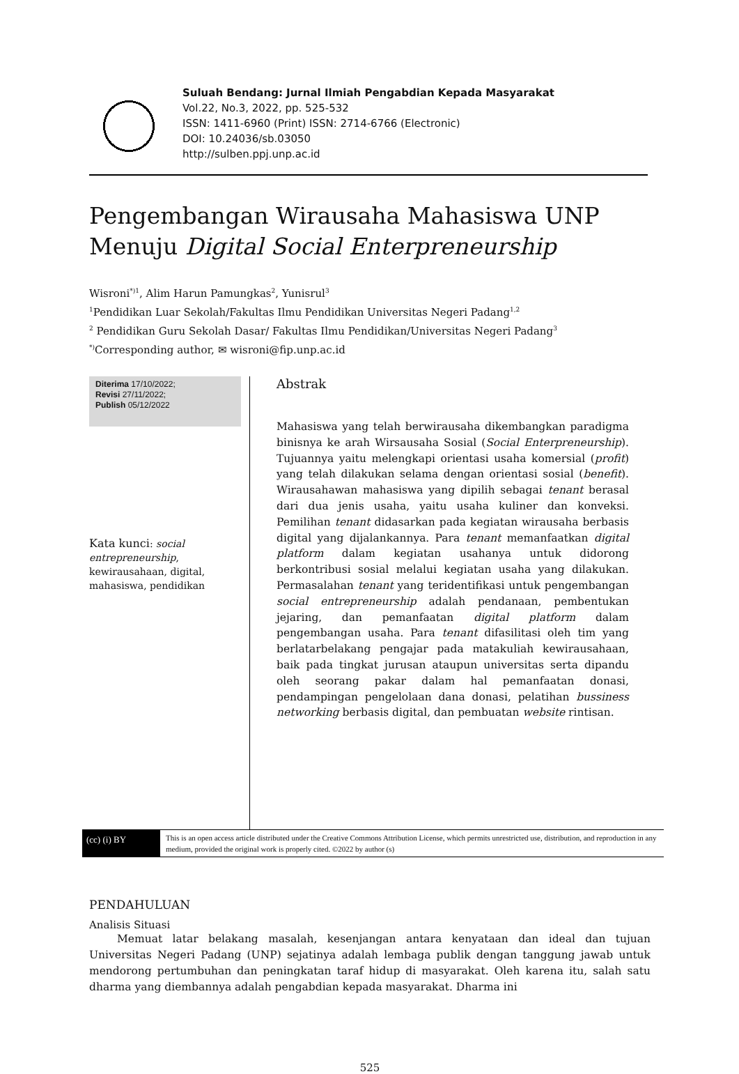Suluah Bendang: Jurnal Ilmiah Pengabdian Kepada Masyarakat
Vol.22, No.3, 2022, pp. 525-532
ISSN: 1411-6960 (Print) ISSN: 2714-6766 (Electronic)
DOI: 10.24036/sb.03050
http://sulben.ppj.unp.ac.id
Pengembangan Wirausaha Mahasiswa UNP
Menuju Digital Social Enterpreneurship
Wisroni<sup>*)1</sup>, Alim Harun Pamungkas<sup>2</sup>, Yunisrul<sup>3</sup>
<sup>1</sup> Pendidikan Luar Sekolah/Fakultas Ilmu Pendidikan Universitas Negeri Padang<sup>1,2</sup>
<sup>2</sup> Pendidikan Guru Sekolah Dasar/ Fakultas Ilmu Pendidikan/Universitas Negeri Padang<sup>3</sup>
<sup>*)</sup> Corresponding author, ✉ wisroni@fip.unp.ac.id
Diterima 17/10/2022;
Revisi 27/11/2022;
Publish 05/12/2022
Kata kunci: social entrepreneurship, kewirausahaan, digital, mahasiswa, pendidikan
Abstrak
Mahasiswa yang telah berwirausaha dikembangkan paradigma binisnya ke arah Wirsausaha Sosial (Social Enterpreneurship). Tujuannya yaitu melengkapi orientasi usaha komersial (profit) yang telah dilakukan selama dengan orientasi sosial (benefit). Wirausahawan mahasiswa yang dipilih sebagai tenant berasal dari dua jenis usaha, yaitu usaha kuliner dan konveksi. Pemilihan tenant didasarkan pada kegiatan wirausaha berbasis digital yang dijalankannya. Para tenant memanfaatkan digital platform dalam kegiatan usahanya untuk didorong berkontribusi sosial melalui kegiatan usaha yang dilakukan. Permasalahan tenant yang teridentifikasi untuk pengembangan social entrepreneurship adalah pendanaan, pembentukan jejaring, dan pemanfaatan digital platform dalam pengembangan usaha. Para tenant difasilitasi oleh tim yang berlatarbelakang pengajar pada matakuliah kewirausahaan, baik pada tingkat jurusan ataupun universitas serta dipandu oleh seorang pakar dalam hal pemanfaatan donasi, pendampingan pengelolaan dana donasi, pelatihan bussiness networking berbasis digital, dan pembuatan website rintisan.
(cc) (i) BY
This is an open access article distributed under the Creative Commons Attribution License, which permits unrestricted use, distribution, and reproduction in any medium, provided the original work is properly cited. ©2022 by author (s)
PENDAHULUAN
Analisis Situasi
Memuat latar belakang masalah, kesenjangan antara kenyataan dan ideal dan tujuan Universitas Negeri Padang (UNP) sejatinya adalah lembaga publik dengan tanggung jawab untuk mendorong pertumbuhan dan peningkatan taraf hidup di masyarakat. Oleh karena itu, salah satu dharma yang diembannya adalah pengabdian kepada masyarakat. Dharma ini
525